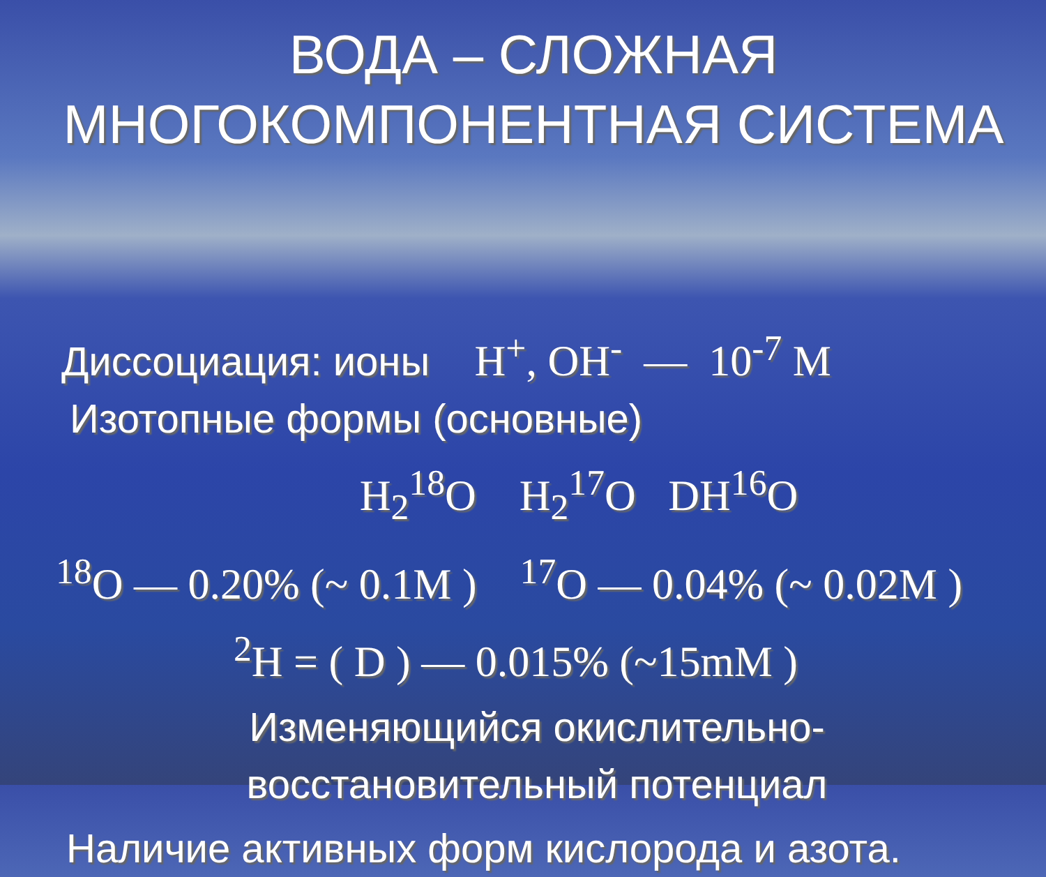ВОДА – СЛОЖНАЯ
МНОГОКОМПОНЕНТНАЯ СИСТЕМА
Диссоциация: ионы H<sup>+</sup>, OH<sup>-</sup> — 10<sup>-7</sup> M
Изотопные формы (основные)
H<sub>2</sub><sup>18</sup>O H<sub>2</sub><sup>17</sup>O DH<sup>16</sup>O
<sup>18</sup>O — 0.20% (~ 0.1M ) <sup>17</sup>O — 0.04% (~ 0.02M )
<sup>2</sup>H = ( D ) — 0.015% (~15mM )
Изменяющийся окислительно-
восстановительный потенциал
Наличие активных форм кислорода и азота.